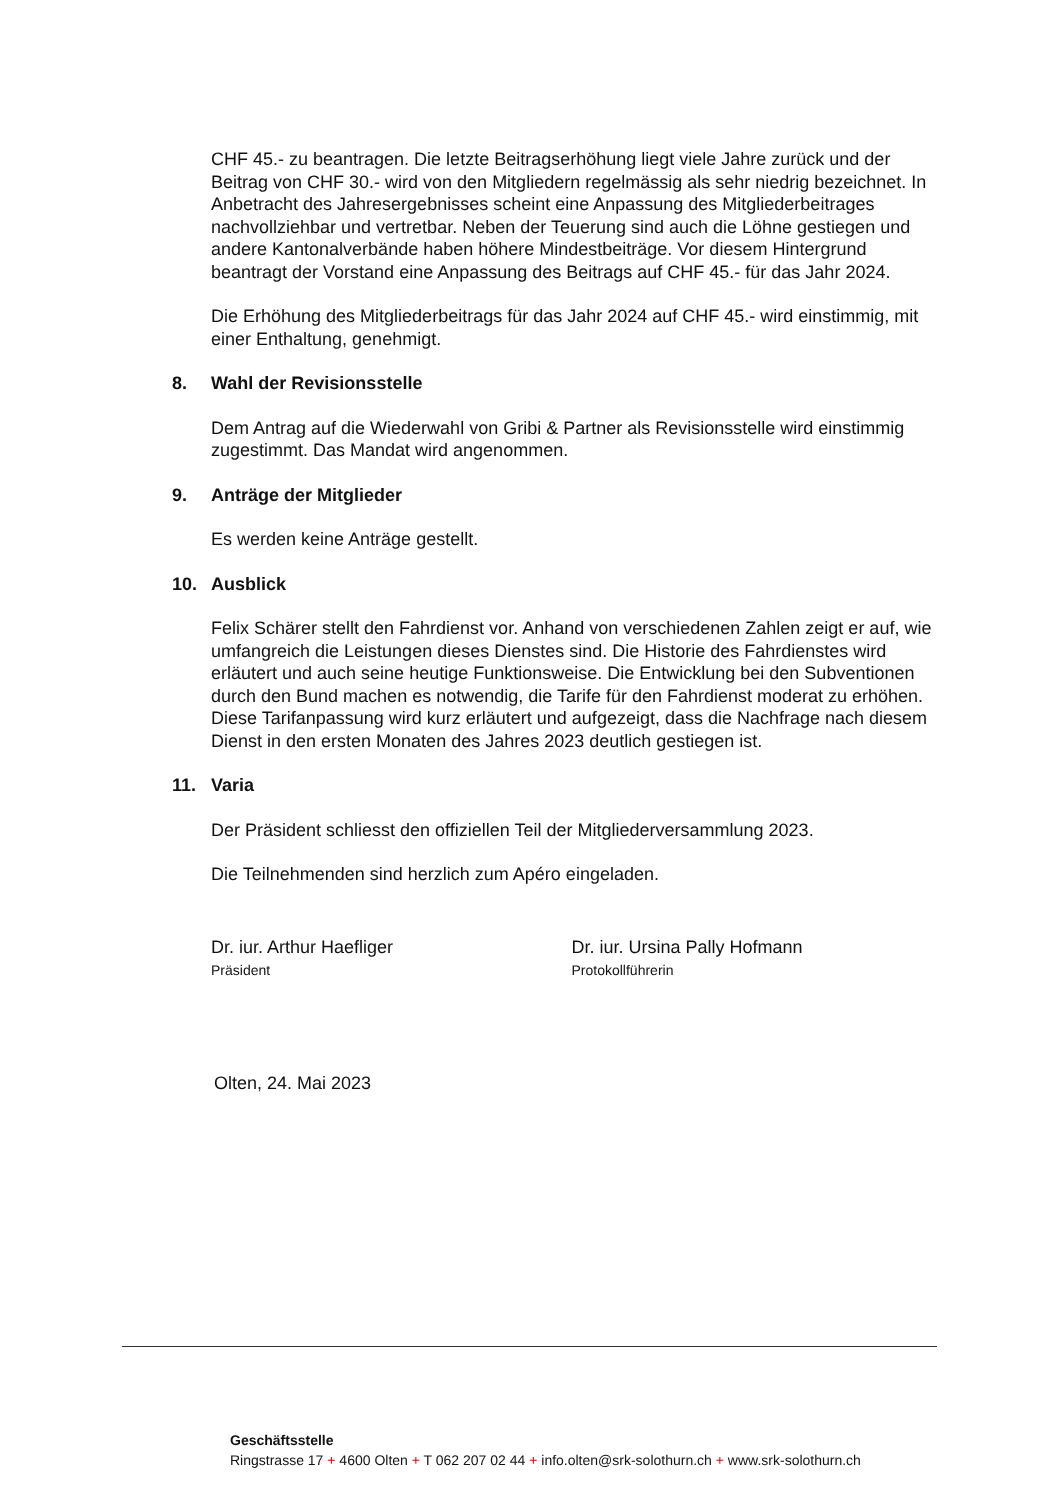CHF 45.- zu beantragen. Die letzte Beitragserhöhung liegt viele Jahre zurück und der Beitrag von CHF 30.- wird von den Mitgliedern regelmässig als sehr niedrig bezeichnet. In Anbetracht des Jahresergebnisses scheint eine Anpassung des Mitgliederbeitrages nachvollziehbar und vertretbar. Neben der Teuerung sind auch die Löhne gestiegen und andere Kantonalverbände haben höhere Mindestbeiträge. Vor diesem Hintergrund beantragt der Vorstand eine Anpassung des Beitrags auf CHF 45.- für das Jahr 2024.
Die Erhöhung des Mitgliederbeitrags für das Jahr 2024 auf CHF 45.- wird einstimmig, mit einer Enthaltung, genehmigt.
8. Wahl der Revisionsstelle
Dem Antrag auf die Wiederwahl von Gribi & Partner als Revisionsstelle wird einstimmig zugestimmt. Das Mandat wird angenommen.
9. Anträge der Mitglieder
Es werden keine Anträge gestellt.
10. Ausblick
Felix Schärer stellt den Fahrdienst vor. Anhand von verschiedenen Zahlen zeigt er auf, wie umfangreich die Leistungen dieses Dienstes sind. Die Historie des Fahrdienstes wird erläutert und auch seine heutige Funktionsweise. Die Entwicklung bei den Subventionen durch den Bund machen es notwendig, die Tarife für den Fahrdienst moderat zu erhöhen. Diese Tarifanpassung wird kurz erläutert und aufgezeigt, dass die Nachfrage nach diesem Dienst in den ersten Monaten des Jahres 2023 deutlich gestiegen ist.
11. Varia
Der Präsident schliesst den offiziellen Teil der Mitgliederversammlung 2023.
Die Teilnehmenden sind herzlich zum Apéro eingeladen.
Dr. iur. Arthur Haefliger
Präsident
Dr. iur. Ursina Pally Hofmann
Protokollführerin
Olten, 24. Mai 2023
Geschäftsstelle
Ringstrasse 17 + 4600 Olten + T 062 207 02 44 + info.olten@srk-solothurn.ch + www.srk-solothurn.ch